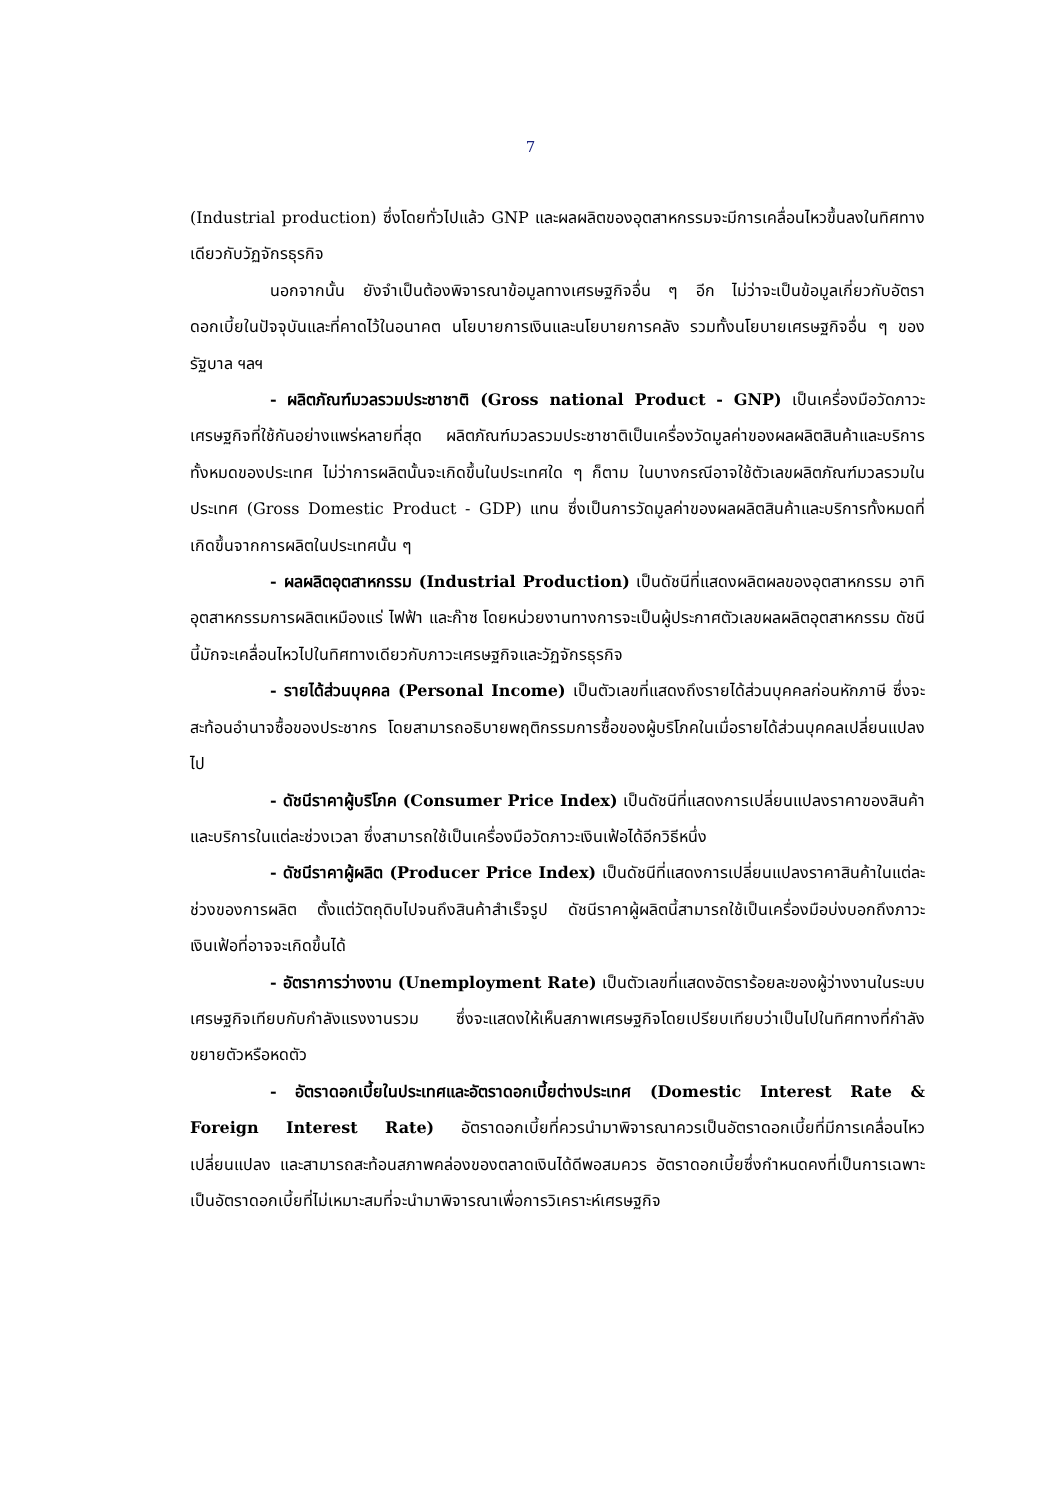7
(Industrial production) ซึ่งโดยทั่วไปแล้ว GNP และผลผลิตของอุตสาหกรรมจะมีการเคลื่อนไหวขึ้นลงในทิศทางเดียวกับวัฏจักรธุรกิจ
นอกจากนั้น ยังจำเป็นต้องพิจารณาข้อมูลทางเศรษฐกิจอื่น ๆ อีก ไม่ว่าจะเป็นข้อมูลเกี่ยวกับอัตราดอกเบี้ยในปัจจุบันและที่คาดไว้ในอนาคต นโยบายการเงินและนโยบายการคลัง รวมทั้งนโยบายเศรษฐกิจอื่น ๆ ของรัฐบาล ฯลฯ
- ผลิตภัณฑ์มวลรวมประชาชาติ (Gross national Product - GNP) เป็นเครื่องมือวัดภาวะเศรษฐกิจที่ใช้กันอย่างแพร่หลายที่สุด ผลิตภัณฑ์มวลรวมประชาชาติเป็นเครื่องวัดมูลค่าของผลผลิตสินค้าและบริการทั้งหมดของประเทศ ไม่ว่าการผลิตนั้นจะเกิดขึ้นในประเทศใด ๆ ก็ตาม ในบางกรณีอาจใช้ตัวเลขผลิตภัณฑ์มวลรวมในประเทศ (Gross Domestic Product - GDP) แทน ซึ่งเป็นการวัดมูลค่าของผลผลิตสินค้าและบริการทั้งหมดที่เกิดขึ้นจากการผลิตในประเทศนั้น ๆ
- ผลผลิตอุตสาหกรรม (Industrial Production) เป็นดัชนีที่แสดงผลิตผลของอุตสาหกรรม อาทิ อุตสาหกรรมการผลิตเหมืองแร่ ไฟฟ้า และก๊าซ โดยหน่วยงานทางการจะเป็นผู้ประกาศตัวเลขผลผลิตอุตสาหกรรม ดัชนีนี้มักจะเคลื่อนไหวไปในทิศทางเดียวกับภาวะเศรษฐกิจและวัฏจักรธุรกิจ
- รายได้ส่วนบุคคล (Personal Income) เป็นตัวเลขที่แสดงถึงรายได้ส่วนบุคคลก่อนหักภาษี ซึ่งจะสะท้อนอำนาจซื้อของประชากร โดยสามารถอธิบายพฤติกรรมการซื้อของผู้บริโภคในเมื่อรายได้ส่วนบุคคลเปลี่ยนแปลงไป
- ดัชนีราคาผู้บริโภค (Consumer Price Index) เป็นดัชนีที่แสดงการเปลี่ยนแปลงราคาของสินค้าและบริการในแต่ละช่วงเวลา ซึ่งสามารถใช้เป็นเครื่องมือวัดภาวะเงินเฟ้อได้อีกวิธีหนึ่ง
- ดัชนีราคาผู้ผลิต (Producer Price Index) เป็นดัชนีที่แสดงการเปลี่ยนแปลงราคาสินค้าในแต่ละช่วงของการผลิต ตั้งแต่วัตถุดิบไปจนถึงสินค้าสำเร็จรูป ดัชนีราคาผู้ผลิตนี้สามารถใช้เป็นเครื่องมือบ่งบอกถึงภาวะเงินเฟ้อที่อาจจะเกิดขึ้นได้
- อัตราการว่างงาน (Unemployment Rate) เป็นตัวเลขที่แสดงอัตราร้อยละของผู้ว่างงานในระบบเศรษฐกิจเทียบกับกำลังแรงงานรวม ซึ่งจะแสดงให้เห็นสภาพเศรษฐกิจโดยเปรียบเทียบว่าเป็นไปในทิศทางที่กำลังขยายตัวหรือหดตัว
- อัตราดอกเบี้ยในประเทศและอัตราดอกเบี้ยต่างประเทศ (Domestic Interest Rate & Foreign Interest Rate) อัตราดอกเบี้ยที่ควรนำมาพิจารณาควรเป็นอัตราดอกเบี้ยที่มีการเคลื่อนไหวเปลี่ยนแปลง และสามารถสะท้อนสภาพคล่องของตลาดเงินได้ดีพอสมควร อัตราดอกเบี้ยซึ่งกำหนดคงที่เป็นการเฉพาะ เป็นอัตราดอกเบี้ยที่ไม่เหมาะสมที่จะนำมาพิจารณาเพื่อการวิเคราะห์เศรษฐกิจ